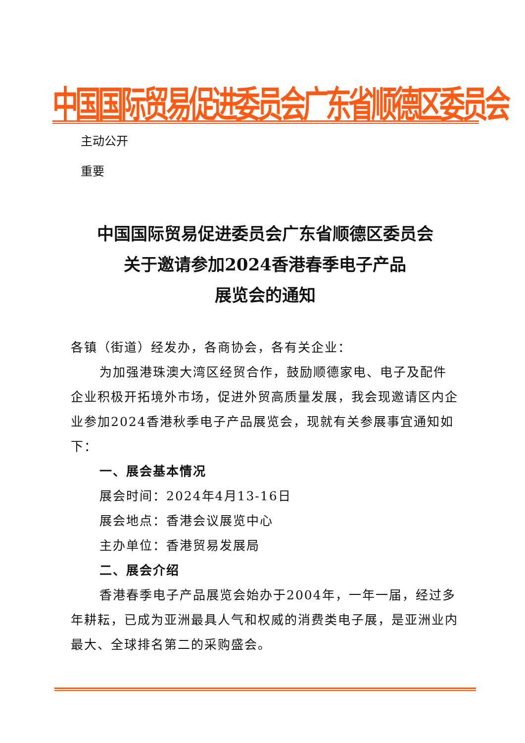中国国际贸易促进委员会广东省顺德区委员会
主动公开
重要
中国国际贸易促进委员会广东省顺德区委员会
关于邀请参加2024香港春季电子产品
展览会的通知
各镇（街道）经发办，各商协会，各有关企业：
为加强港珠澳大湾区经贸合作，鼓励顺德家电、电子及配件企业积极开拓境外市场，促进外贸高质量发展，我会现邀请区内企业参加2024香港秋季电子产品展览会，现就有关参展事宜通知如下：
一、展会基本情况
展会时间：2024年4月13-16日
展会地点：香港会议展览中心
主办单位：香港贸易发展局
二、展会介绍
香港春季电子产品展览会始办于2004年，一年一届，经过多年耕耘，已成为亚洲最具人气和权威的消费类电子展，是亚洲业内最大、全球排名第二的采购盛会。